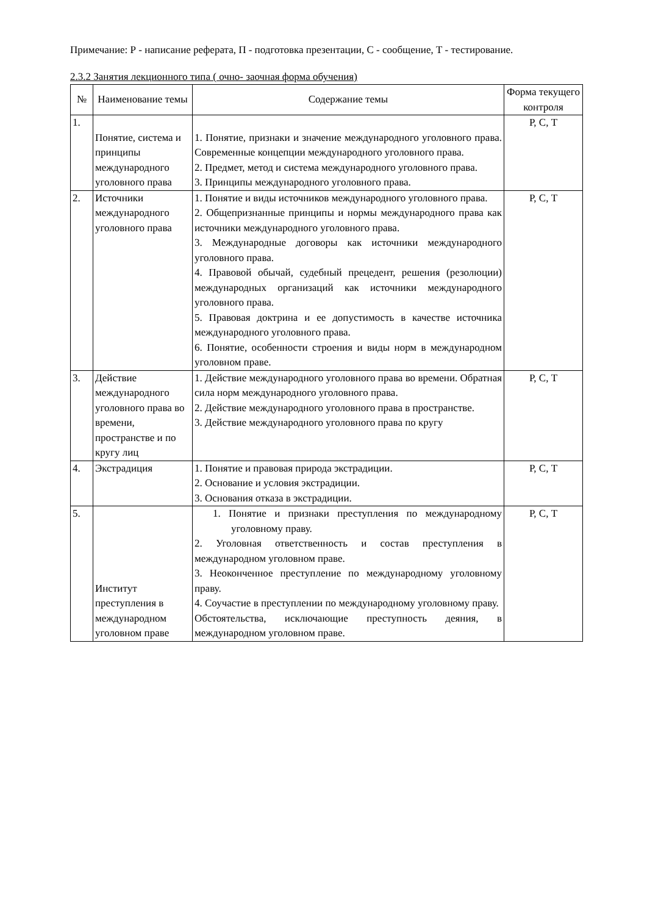Примечание: Р - написание реферата, П - подготовка презентации, С - сообщение, Т - тестирование.
2.3.2 Занятия лекционного типа ( очно- заочная форма обучения)
| № | Наименование темы | Содержание темы | Форма текущего контроля |
| --- | --- | --- | --- |
| 1. | Понятие, система и принципы международного уголовного права | 1. Понятие, признаки и значение международного уголовного права. Современные концепции международного уголовного права. 2. Предмет, метод и система международного уголовного права. 3. Принципы международного уголовного права. | Р, С, Т |
| 2. | Источники международного уголовного права | 1. Понятие и виды источников международного уголовного права. 2. Общепризнанные принципы и нормы международного права как источники международного уголовного права. 3. Международные договоры как источники международного уголовного права. 4. Правовой обычай, судебный прецедент, решения (резолюции) международных организаций как источники международного уголовного права. 5. Правовая доктрина и ее допустимость в качестве источника международного уголовного права. 6. Понятие, особенности строения и виды норм в международном уголовном праве. | Р, С, Т |
| 3. | Действие международного уголовного права во времени, пространстве и по кругу лиц | 1. Действие международного уголовного права во времени. Обратная сила норм международного уголовного права. 2. Действие международного уголовного права в пространстве. 3. Действие международного уголовного права по кругу | Р, С, Т |
| 4. | Экстрадиция | 1. Понятие и правовая природа экстрадиции. 2. Основание и условия экстрадиции. 3. Основания отказа в экстрадиции. | Р, С, Т |
| 5. | Институт преступления в международном уголовном праве | 1. Понятие и признаки преступления по международному уголовному праву. 2. Уголовная ответственность и состав преступления в международном уголовном праве. 3. Неоконченное преступление по международному уголовному праву. 4. Соучастие в преступлении по международному уголовному праву. Обстоятельства, исключающие преступность деяния, в международном уголовном праве. | Р, С, Т |